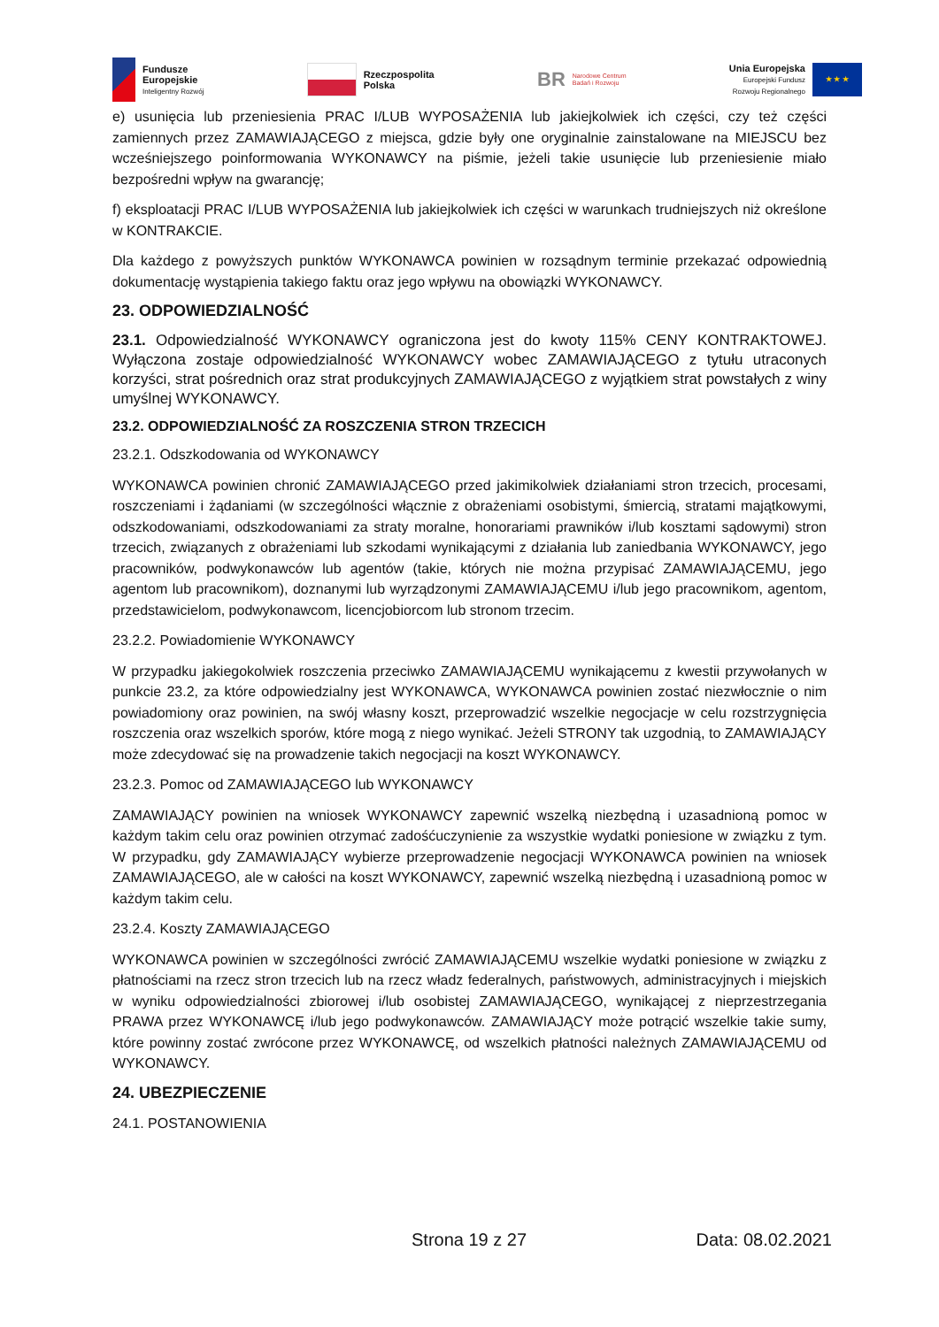Fundusze
Europejskie
Inteligentny Rozwój
Rzeczpospolita
Polska
BR Narodowe Centrum
Badań i Rozwoju
Unia Europejska
Europejski Fundusz
Rozwoju Regionalnego
★ ★ ★
e) usunięcia lub przeniesienia PRAC I/LUB WYPOSAŻENIA lub jakiejkolwiek ich części, czy też części zamiennych przez ZAMAWIAJĄCEGO z miejsca, gdzie były one oryginalnie zainstalowane na MIEJSCU bez wcześniejszego poinformowania WYKONAWCY na piśmie, jeżeli takie usunięcie lub przeniesienie miało bezpośredni wpływ na gwarancję;
f) eksploatacji PRAC I/LUB WYPOSAŻENIA lub jakiejkolwiek ich części w warunkach trudniejszych niż określone w KONTRAKCIE.
Dla każdego z powyższych punktów WYKONAWCA powinien w rozsądnym terminie przekazać odpowiednią dokumentację wystąpienia takiego faktu oraz jego wpływu na obowiązki WYKONAWCY.
23. ODPOWIEDZIALNOŚĆ
23.1. Odpowiedzialność WYKONAWCY ograniczona jest do kwoty 115% CENY KONTRAKTOWEJ. Wyłączona zostaje odpowiedzialność WYKONAWCY wobec ZAMAWIAJĄCEGO z tytułu utraconych korzyści, strat pośrednich oraz strat produkcyjnych ZAMAWIAJĄCEGO z wyjątkiem strat powstałych z winy umyślnej WYKONAWCY.
23.2. ODPOWIEDZIALNOŚĆ ZA ROSZCZENIA STRON TRZECICH
23.2.1. Odszkodowania od WYKONAWCY
WYKONAWCA powinien chronić ZAMAWIAJĄCEGO przed jakimikolwiek działaniami stron trzecich, procesami, roszczeniami i żądaniami (w szczególności włącznie z obrażeniami osobistymi, śmiercią, stratami majątkowymi, odszkodowaniami, odszkodowaniami za straty moralne, honorariami prawników i/lub kosztami sądowymi) stron trzecich, związanych z obrażeniami lub szkodami wynikającymi z działania lub zaniedbania WYKONAWCY, jego pracowników, podwykonawców lub agentów (takie, których nie można przypisać ZAMAWIAJĄCEMU, jego agentom lub pracownikom), doznanymi lub wyrządzonymi ZAMAWIAJĄCEMU i/lub jego pracownikom, agentom, przedstawicielom, podwykonawcom, licencjobiorcom lub stronom trzecim.
23.2.2. Powiadomienie WYKONAWCY
W przypadku jakiegokolwiek roszczenia przeciwko ZAMAWIAJĄCEMU wynikającemu z kwestii przywołanych w punkcie 23.2, za które odpowiedzialny jest WYKONAWCA, WYKONAWCA powinien zostać niezwłocznie o nim powiadomiony oraz powinien, na swój własny koszt, przeprowadzić wszelkie negocjacje w celu rozstrzygnięcia roszczenia oraz wszelkich sporów, które mogą z niego wynikać. Jeżeli STRONY tak uzgodnią, to ZAMAWIAJĄCY może zdecydować się na prowadzenie takich negocjacji na koszt WYKONAWCY.
23.2.3. Pomoc od ZAMAWIAJĄCEGO lub WYKONAWCY
ZAMAWIAJĄCY powinien na wniosek WYKONAWCY zapewnić wszelką niezbędną i uzasadnioną pomoc w każdym takim celu oraz powinien otrzymać zadośćuczynienie za wszystkie wydatki poniesione w związku z tym. W przypadku, gdy ZAMAWIAJĄCY wybierze przeprowadzenie negocjacji WYKONAWCA powinien na wniosek ZAMAWIAJĄCEGO, ale w całości na koszt WYKONAWCY, zapewnić wszelką niezbędną i uzasadnioną pomoc w każdym takim celu.
23.2.4. Koszty ZAMAWIAJĄCEGO
WYKONAWCA powinien w szczególności zwrócić ZAMAWIAJĄCEMU wszelkie wydatki poniesione w związku z płatnościami na rzecz stron trzecich lub na rzecz władz federalnych, państwowych, administracyjnych i miejskich w wyniku odpowiedzialności zbiorowej i/lub osobistej ZAMAWIAJĄCEGO, wynikającej z nieprzestrzegania PRAWA przez WYKONAWCĘ i/lub jego podwykonawców. ZAMAWIAJĄCY może potrącić wszelkie takie sumy, które powinny zostać zwrócone przez WYKONAWCĘ, od wszelkich płatności należnych ZAMAWIAJĄCEMU od WYKONAWCY.
24. UBEZPIECZENIE
24.1. POSTANOWIENIA
Strona 19 z 27 Data: 08.02.2021